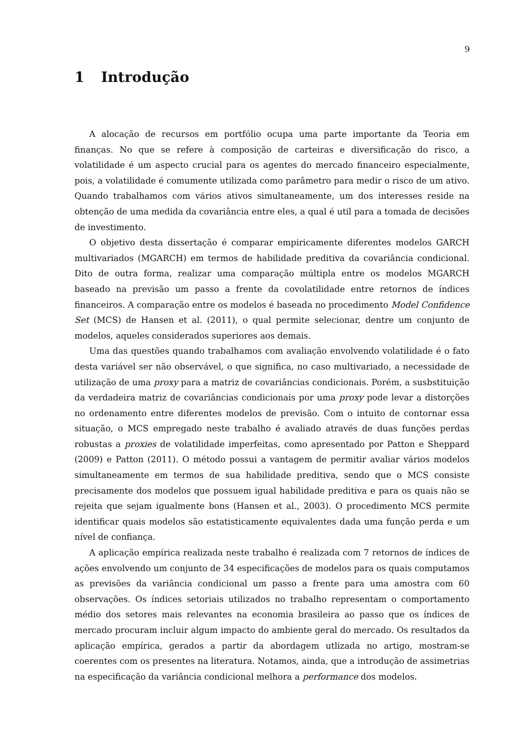9
1 Introdução
A alocação de recursos em portfólio ocupa uma parte importante da Teoria em finanças. No que se refere à composição de carteiras e diversificação do risco, a volatilidade é um aspecto crucial para os agentes do mercado financeiro especialmente, pois, a volatilidade é comumente utilizada como parâmetro para medir o risco de um ativo. Quando trabalhamos com vários ativos simultaneamente, um dos interesses reside na obtenção de uma medida da covariância entre eles, a qual é util para a tomada de decisões de investimento.
O objetivo desta dissertação é comparar empiricamente diferentes modelos GARCH multivariados (MGARCH) em termos de habilidade preditiva da covariância condicional. Dito de outra forma, realizar uma comparação múltipla entre os modelos MGARCH baseado na previsão um passo a frente da covolatilidade entre retornos de índices financeiros. A comparação entre os modelos é baseada no procedimento Model Confidence Set (MCS) de Hansen et al. (2011), o qual permite selecionar, dentre um conjunto de modelos, aqueles considerados superiores aos demais.
Uma das questões quando trabalhamos com avaliação envolvendo volatilidade é o fato desta variável ser não observável, o que significa, no caso multivariado, a necessidade de utilização de uma proxy para a matriz de covariâncias condicionais. Porém, a susbstituição da verdadeira matriz de covariâncias condicionais por uma proxy pode levar a distorções no ordenamento entre diferentes modelos de previsão. Com o intuito de contornar essa situação, o MCS empregado neste trabalho é avaliado através de duas funções perdas robustas a proxies de volatilidade imperfeitas, como apresentado por Patton e Sheppard (2009) e Patton (2011). O método possui a vantagem de permitir avaliar vários modelos simultaneamente em termos de sua habilidade preditiva, sendo que o MCS consiste precisamente dos modelos que possuem igual habilidade preditiva e para os quais não se rejeita que sejam igualmente bons (Hansen et al., 2003). O procedimento MCS permite identificar quais modelos são estatisticamente equivalentes dada uma função perda e um nível de confiança.
A aplicação empírica realizada neste trabalho é realizada com 7 retornos de índices de ações envolvendo um conjunto de 34 especificações de modelos para os quais computamos as previsões da variância condicional um passo a frente para uma amostra com 60 observações. Os índices setoriais utilizados no trabalho representam o comportamento médio dos setores mais relevantes na economia brasileira ao passo que os índices de mercado procuram incluir algum impacto do ambiente geral do mercado. Os resultados da aplicação empírica, gerados a partir da abordagem utlizada no artigo, mostram-se coerentes com os presentes na literatura. Notamos, ainda, que a introdução de assimetrias na especificação da variância condicional melhora a performance dos modelos.